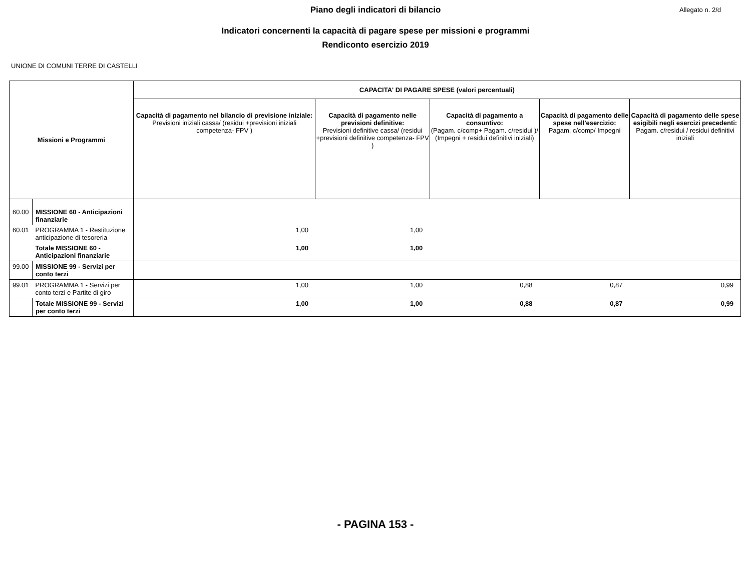Piano degli indicatori di bilancio
Allegato n. 2/d
Indicatori concernenti la capacità di pagare spese per missioni e programmi
Rendiconto esercizio 2019
UNIONE DI COMUNI TERRE DI CASTELLI
| Missioni e Programmi | | CAPACITA' DI PAGARE SPESE (valori percentuali) | | | | |
| --- | --- | --- | --- | --- | --- | --- |
| | | Capacità di pagamento nel bilancio di previsione iniziale: Previsioni iniziali cassa/ (residui +previsioni iniziali competenza- FPV ) | Capacità di pagamento nelle previsioni definitive: Previsioni definitive cassa/ (residui +previsioni definitive competenza- FPV ) | Capacità di pagamento a consuntivo: (Pagam. c/comp+ Pagam. c/residui )/ (Impegni + residui definitivi iniziali) | Capacità di pagamento delle spese nell'esercizio: Pagam. c/comp/ Impegni | Capacità di pagamento delle spese esigibili negli esercizi precedenti: Pagam. c/residui / residui definitivi iniziali |
| 60.00 | MISSIONE 60 - Anticipazioni finanziarie | | | | | |
| 60.01 | PROGRAMMA 1 - Restituzione anticipazione di tesoreria | 1,00 | 1,00 | | | |
| | Totale MISSIONE 60 - Anticipazioni finanziarie | 1,00 | 1,00 | | | |
| 99.00 | MISSIONE 99 - Servizi per conto terzi | | | | | |
| 99.01 | PROGRAMMA 1 - Servizi per conto terzi e Partite di giro | 1,00 | 1,00 | 0,88 | 0,87 | 0,99 |
| | Totale MISSIONE 99 - Servizi per conto terzi | 1,00 | 1,00 | 0,88 | 0,87 | 0,99 |
- PAGINA 153 -